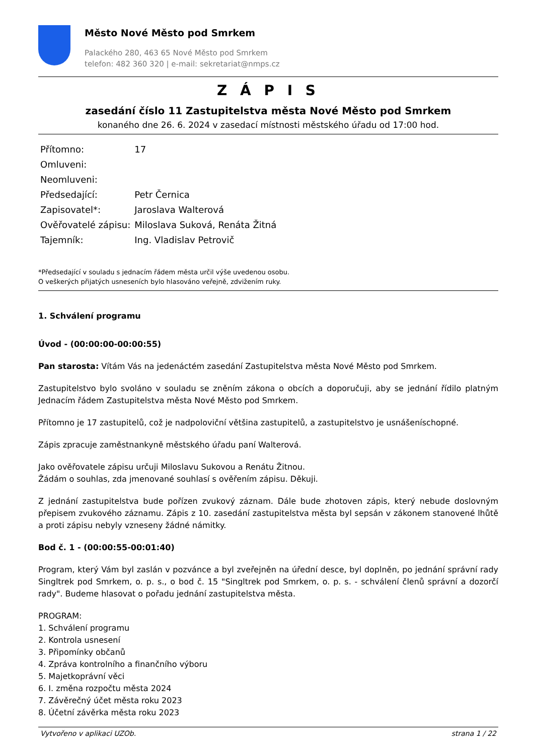Město Nové Město pod Smrkem
Palackého 280, 463 65 Nové Město pod Smrkem
telefon: 482 360 320 | e-mail: sekretariat@nmps.cz
Z Á P I S
zasedání číslo 11 Zastupitelstva města Nové Město pod Smrkem
konaného dne 26. 6. 2024 v zasedací místnosti městského úřadu od 17:00 hod.
| Přítomno: | 17 |
| Omluveni: | |
| Neomluveni: | |
| Předsedající: | Petr Černica |
| Zapisovatel*: | Jaroslava Walterová |
| Ověřovatelé zápisu: | Miloslava Suková, Renáta Žitná |
| Tajemník: | Ing. Vladislav Petrovič |
*Předsedající v souladu s jednacím řádem města určil výše uvedenou osobu.
O veškerých přijatých usneseních bylo hlasováno veřejně, zdvižením ruky.
1. Schválení programu
Úvod - (00:00:00-00:00:55)
Pan starosta: Vítám Vás na jedenáctém zasedání Zastupitelstva města Nové Město pod Smrkem.
Zastupitelstvo bylo svoláno v souladu se zněním zákona o obcích a doporučuji, aby se jednání řídilo platným Jednacím řádem Zastupitelstva města Nové Město pod Smrkem.
Přítomno je 17 zastupitelů, což je nadpoloviční většina zastupitelů, a zastupitelstvo je usnášeníschopné.
Zápis zpracuje zaměstnankyně městského úřadu paní Walterová.
Jako ověřovatele zápisu určuji Miloslavu Sukovou a Renátu Žitnou.
Žádám o souhlas, zda jmenované souhlasí s ověřením zápisu. Děkuji.
Z jednání zastupitelstva bude pořízen zvukový záznam. Dále bude zhotoven zápis, který nebude doslovným přepisem zvukového záznamu. Zápis z 10. zasedání zastupitelstva města byl sepsán v zákonem stanovené lhůtě a proti zápisu nebyly vzneseny žádné námitky.
Bod č. 1 - (00:00:55-00:01:40)
Program, který Vám byl zaslán v pozvánce a byl zveřejněn na úřední desce, byl doplněn, po jednání správní rady Singltrek pod Smrkem, o. p. s., o bod č. 15 "Singltrek pod Smrkem, o. p. s. - schválení členů správní a dozorčí rady". Budeme hlasovat o pořadu jednání zastupitelstva města.
PROGRAM:
1. Schválení programu
2. Kontrola usnesení
3. Připomínky občanů
4. Zpráva kontrolního a finančního výboru
5. Majetkoprávní věci
6. I. změna rozpočtu města 2024
7. Závěrečný účet města roku 2023
8. Účetní závěrka města roku 2023
Vytvořeno v aplikaci UZOb. strana 1 / 22